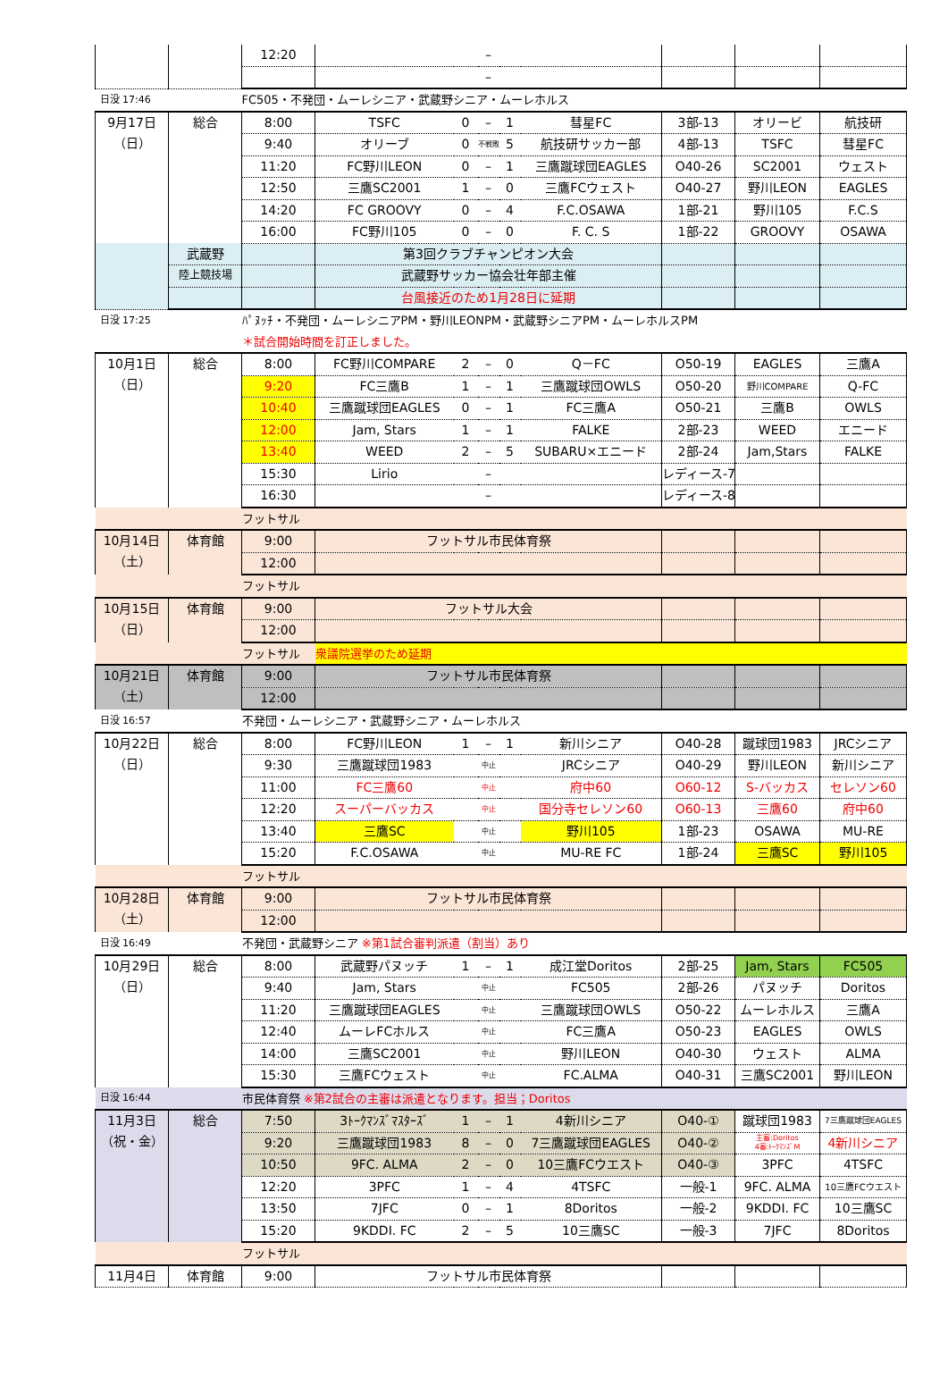| | | 12:20 | | | – | | | | | |
| | | | | | – | | | | | |
| 日没 17:46 | | FC505・不発団・ムーレシニア・武蔵野シニア・ムーレホルス | | | | | | | | |
| 9月17日 （日） | 総合 | 8:00 | TSFC | 0 | – | 1 | 彗星FC | 3部-13 | オリービ | 航技研 |
| | | 9:40 | オリーブ | 0 | 不戦敗 | 5 | 航技研サッカー部 | 4部-13 | TSFC | 彗星FC |
| | | 11:20 | FC野川LEON | 0 | – | 1 | 三鷹蹴球団EAGLES | O40-26 | SC2001 | ウェスト |
| | | 12:50 | 三鷹SC2001 | 1 | – | 0 | 三鷹FCウェスト | O40-27 | 野川LEON | EAGLES |
| | | 14:20 | FC GROOVY | 0 | – | 4 | F.C.OSAWA | 1部-21 | 野川105 | F.C.S |
| | | 16:00 | FC野川105 | 0 | – | 0 | F. C. S | 1部-22 | GROOVY | OSAWA |
| | 武蔵野 | | 第3回クラブチャンピオン大会 | | | | | | | |
| | 陸上競技場 | | 武蔵野サッカー協会壮年部主催 | | | | | | | |
| | | | 台風接近のため1月28日に延期 | | | | | | | |
| 日没 17:25 | | ﾊﾟﾇｯﾁ・不発団・ムーレシニアPM・野川LEONPM・武蔵野シニアPM・ムーレホルスPM | | | | | | | | |
| | | ＊試合開始時間を訂正しました。 | | | | | | | | |
| 10月1日 （日） | 総合 | 8:00 | FC野川COMPARE | 2 | – | 0 | Q－FC | O50-19 | EAGLES | 三鷹A |
| | | 9:20 | FC三鷹B | 1 | – | 1 | 三鷹蹴球団OWLS | O50-20 | 野川COMPARE | Q-FC |
| | | 10:40 | 三鷹蹴球団EAGLES | 0 | – | 1 | FC三鷹A | O50-21 | 三鷹B | OWLS |
| | | 12:00 | Jam, Stars | 1 | – | 1 | FALKE | 2部-23 | WEED | エニード |
| | | 13:40 | WEED | 2 | – | 5 | SUBARU×エニード | 2部-24 | Jam,Stars | FALKE |
| | | 15:30 | Lirio | | – | | | レディース-7 | | |
| | | 16:30 | | | – | | | レディース-8 | | |
| | | フットサル | | | | | | | | |
| 10月14日 （土） | 体育館 | 9:00 | フットサル市民体育祭 | | | | | | | |
| | | 12:00 | | | | | | | | |
| | | フットサル | | | | | | | | |
| 10月15日 （日） | 体育館 | 9:00 | フットサル大会 | | | | | | | |
| | | 12:00 | | | | | | | | |
| | | フットサル | 衆議院選挙のため延期 | | | | | | | |
| 10月21日 （土） | 体育館 | 9:00 | フットサル市民体育祭 | | | | | | | |
| | | 12:00 | | | | | | | | |
| 日没 16:57 | | 不発団・ムーレシニア・武蔵野シニア・ムーレホルス | | | | | | | | |
| 10月22日 （日） | 総合 | 8:00 | FC野川LEON | 1 | – | 1 | 新川シニア | O40-28 | 蹴球団1983 | JRCシニア |
| | | 9:30 | 三鷹蹴球団1983 | | 中止 | | JRCシニア | O40-29 | 野川LEON | 新川シニア |
| | | 11:00 | FC三鷹60 | | 中止 | | 府中60 | O60-12 | S-バッカス | セレソン60 |
| | | 12:20 | スーパーバッカス | | 中止 | | 国分寺セレソン60 | O60-13 | 三鷹60 | 府中60 |
| | | 13:40 | 三鷹SC | | 中止 | | 野川105 | 1部-23 | OSAWA | MU-RE |
| | | 15:20 | F.C.OSAWA | | 中止 | | MU-RE FC | 1部-24 | 三鷹SC | 野川105 |
| | | フットサル | | | | | | | | |
| 10月28日 （土） | 体育館 | 9:00 | フットサル市民体育祭 | | | | | | | |
| | | 12:00 | | | | | | | | |
| 日没 16:49 | | 不発団・武蔵野シニア ※第1試合審判派遣（割当）あり | | | | | | | | |
| 10月29日 （日） | 総合 | 8:00 | 武蔵野パヌッチ | 1 | – | 1 | 成江堂Doritos | 2部-25 | Jam, Stars | FC505 |
| | | 9:40 | Jam, Stars | | 中止 | | FC505 | 2部-26 | パヌッチ | Doritos |
| | | 11:20 | 三鷹蹴球団EAGLES | | 中止 | | 三鷹蹴球団OWLS | O50-22 | ムーレホルス | 三鷹A |
| | | 12:40 | ムーレFCホルス | | 中止 | | FC三鷹A | O50-23 | EAGLES | OWLS |
| | | 14:00 | 三鷹SC2001 | | 中止 | | 野川LEON | O40-30 | ウェスト | ALMA |
| | | 15:30 | 三鷹FCウェスト | | 中止 | | FC.ALMA | O40-31 | 三鷹SC2001 | 野川LEON |
| 日没 16:44 | | 市民体育祭 ※第2試合の主審は派遣となります。担当；Doritos | | | | | | | | |
| 11月3日 （祝・金） | 総合 | 7:50 | 3ﾄｰｸﾏﾝｽﾞﾏｽﾀｰｽﾞ | 1 | – | 1 | 4新川シニア | O40-① | 蹴球団1983 | 7三鷹蹴球団EAGLES |
| | | 9:20 | 三鷹蹴球団1983 | 8 | – | 0 | 7三鷹蹴球団EAGLES | O40-② | 主審:Doritos 4審:ﾄｰｸﾏﾝｽﾞM | 4新川シニア |
| | | 10:50 | 9FC. ALMA | 2 | – | 0 | 10三鷹FCウエスト | O40-③ | 3PFC | 4TSFC |
| | | 12:20 | 3PFC | 1 | – | 4 | 4TSFC | 一般-1 | 9FC. ALMA | 10三鷹FCウエスト |
| | | 13:50 | 7JFC | 0 | – | 1 | 8Doritos | 一般-2 | 9KDDI. FC | 10三鷹SC |
| | | 15:20 | 9KDDI. FC | 2 | – | 5 | 10三鷹SC | 一般-3 | 7JFC | 8Doritos |
| | | フットサル | | | | | | | | |
| 11月4日 | 体育館 | 9:00 | フットサル市民体育祭 | | | | | | | |